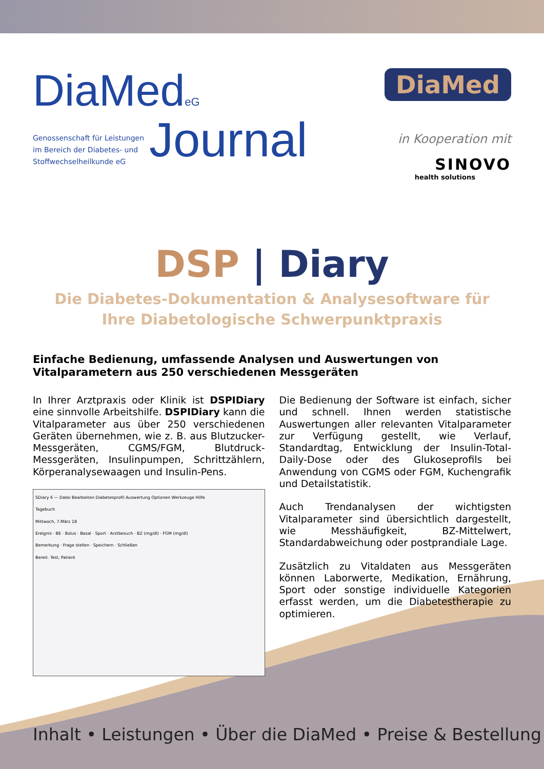DiaMedeG
Genossenschaft für Leistungen
im Bereich der Diabetes- und
Stoffwechselheilkunde eG
Journal
DiaMed
in Kooperation mit
SINOVO
health solutions
DSP | Diary
Die Diabetes-Dokumentation & Analysesoftware für
Ihre Diabetologische Schwerpunktpraxis
Einfache Bedienung, umfassende Analysen und Auswertungen von Vitalparametern aus 250 verschiedenen Messgeräten
In Ihrer Arztpraxis oder Klinik ist DSPIDiary eine sinnvolle Arbeitshilfe. DSPIDiary kann die Vitalparameter aus über 250 verschiedenen Geräten übernehmen, wie z. B. aus Blutzucker-Messgeräten, CGMS/FGM, Blutdruck-Messgeräten, Insulinpumpen, Schrittzählern, Körperanalysewaagen und Insulin-Pens.
SDiary 6 — Datei Bearbeiten Diabetesprofil Auswertung Optionen Werkzeuge Hilfe
Tagebuch
Mittwoch, 7.März 18
Ereignis · BE · Bolus · Basal · Sport · Arztbesuch · BZ (mg/dl) · FGM (mg/dl)
Bemerkung · Frage stellen · Speichern · Schließen
Bereit. Test, Patient
Die Bedienung der Software ist einfach, sicher und schnell. Ihnen werden statistische Auswertungen aller relevanten Vitalparameter zur Verfügung gestellt, wie Verlauf, Standardtag, Entwicklung der Insulin-Total-Daily-Dose oder des Glukoseprofils bei Anwendung von CGMS oder FGM, Kuchengrafik und Detailstatistik.
Auch Trendanalysen der wichtigsten Vitalparameter sind übersichtlich dargestellt, wie Messhäufigkeit, BZ-Mittelwert, Standardabweichung oder postprandiale Lage.
Zusätzlich zu Vitaldaten aus Messgeräten können Laborwerte, Medikation, Ernährung, Sport oder sonstige individuelle Kategorien erfasst werden, um die Diabetestherapie zu optimieren.
Inhalt • Leistungen • Über die DiaMed • Preise & Bestellung